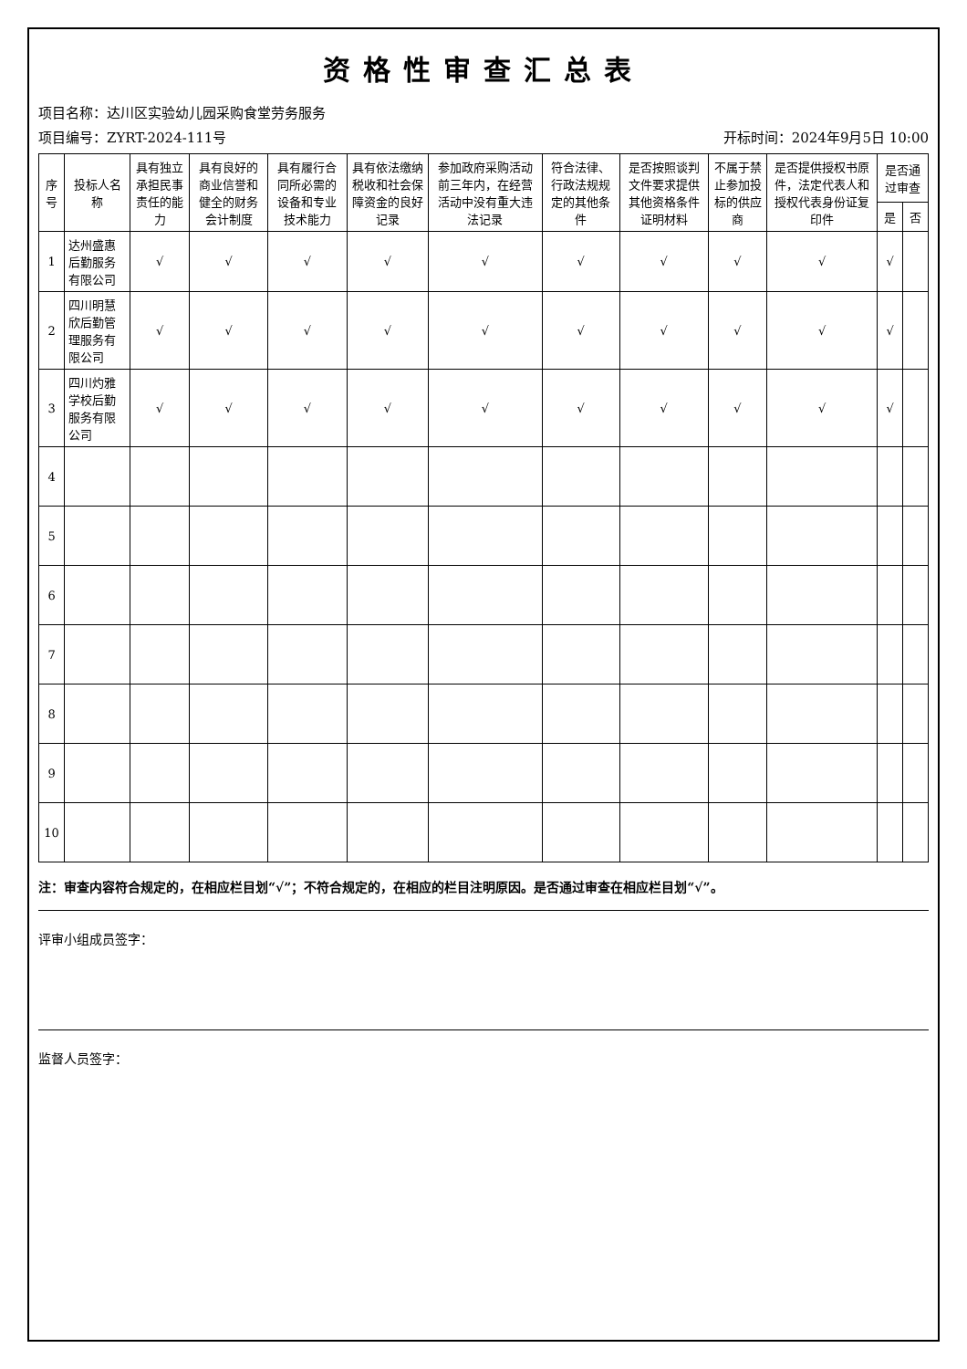资格性审查汇总表
项目名称：达川区实验幼儿园采购食堂劳务服务
项目编号：ZYRT-2024-111号 开标时间：2024年9月5日 10:00
| 序号 | 投标人名称 | 具有独立承担民事责任的能力 | 具有良好的商业信誉和健全的财务会计制度 | 具有履行合同所必需的设备和专业技术能力 | 具有依法缴纳税收和社会保障资金的良好记录 | 参加政府采购活动前三年内，在经营活动中没有重大违法记录 | 符合法律、行政法规规定的其他条件 | 是否按照谈判文件要求提供其他资格条件证明材料 | 不属于禁止参加投标的供应商 | 是否提供授权书原件，法定代表人和授权代表身份证复印件 | 是否通过审查 | |
| --- | --- | --- | --- | --- | --- | --- | --- | --- | --- | --- | --- | --- |
| | | | | | | | | | | | 是 | 否 |
| 1 | 达州盛惠后勤服务有限公司 | √ | √ | √ | √ | √ | √ | √ | √ | √ | √ | |
| 2 | 四川明慧欣后勤管理服务有限公司 | √ | √ | √ | √ | √ | √ | √ | √ | √ | √ | |
| 3 | 四川灼雅学校后勤服务有限公司 | √ | √ | √ | √ | √ | √ | √ | √ | √ | √ | |
| 4 | | | | | | | | | | | | |
| 5 | | | | | | | | | | | | |
| 6 | | | | | | | | | | | | |
| 7 | | | | | | | | | | | | |
| 8 | | | | | | | | | | | | |
| 9 | | | | | | | | | | | | |
| 10 | | | | | | | | | | | | |
注：审查内容符合规定的，在相应栏目划“√”；不符合规定的，在相应的栏目注明原因。是否通过审查在相应栏目划“√”。
评审小组成员签字：
监督人员签字：